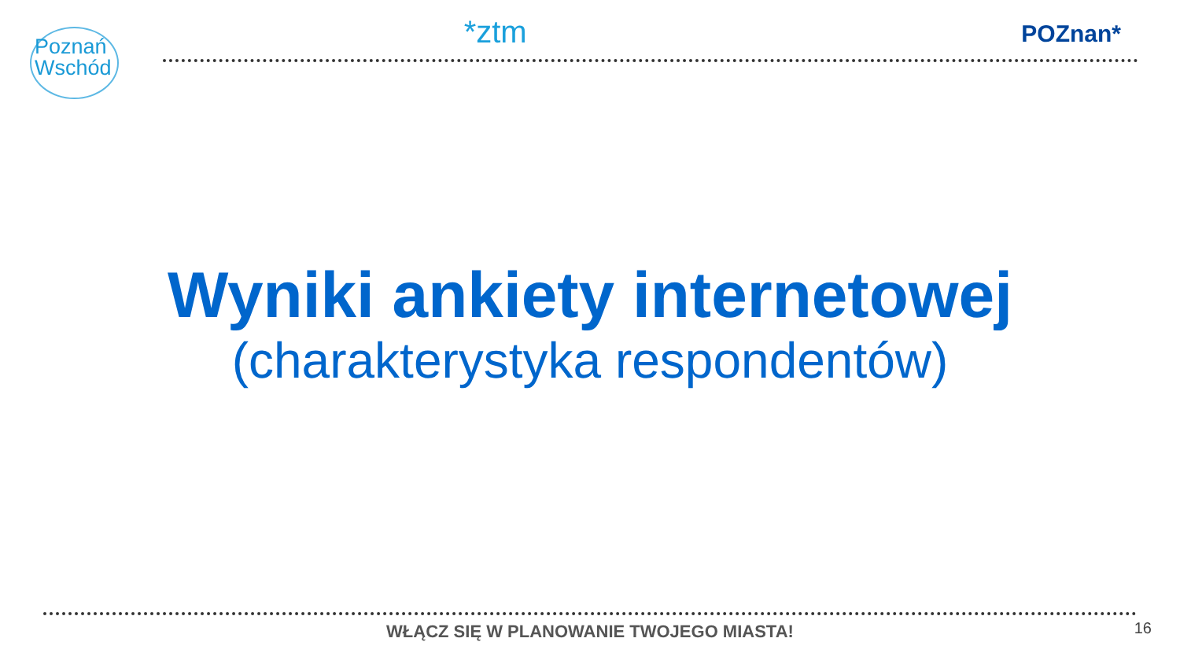Poznań
Wschód
*ztm
POZnan*
Wyniki ankiety internetowej
(charakterystyka respondentów)
WŁĄCZ SIĘ W PLANOWANIE TWOJEGO MIASTA! 16